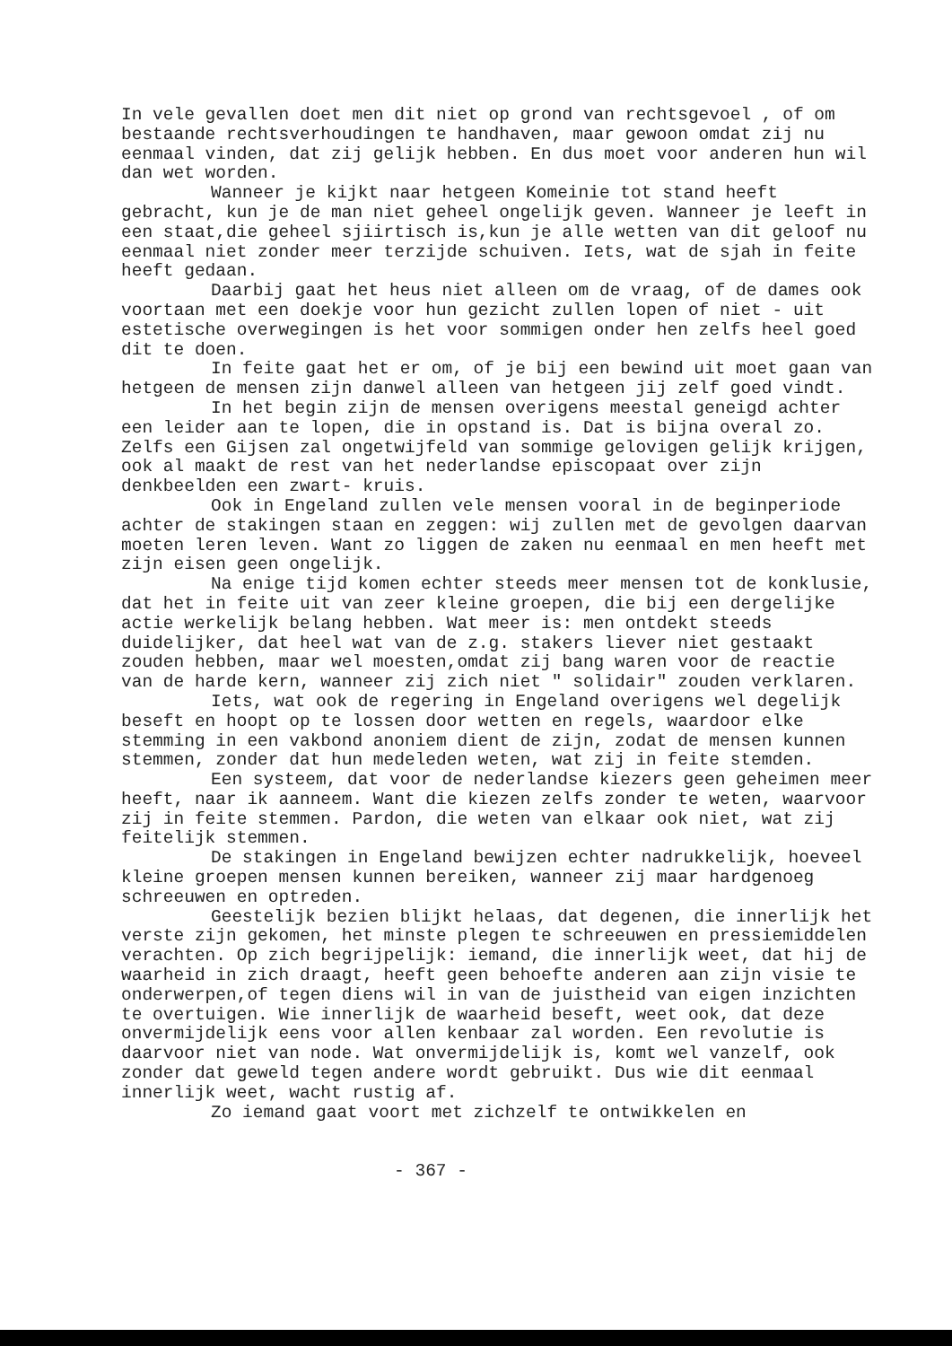In vele gevallen doet men dit niet op grond van rechtsgevoel , of om bestaande rechtsverhoudingen te handhaven, maar gewoon omdat zij nu eenmaal vinden, dat zij gelijk hebben. En dus moet voor anderen hun wil dan wet worden.
Wanneer je kijkt naar hetgeen Komeinie tot stand heeft gebracht, kun je de man niet geheel ongelijk geven. Wanneer je leeft in een staat,die geheel sjiirtisch is,kun je alle wetten van dit geloof nu eenmaal niet zonder meer terzijde schuiven. Iets, wat de sjah in feite heeft gedaan.
Daarbij gaat het heus niet alleen om de vraag, of de dames ook voortaan met een doekje voor hun gezicht zullen lopen of niet - uit estetische overwegingen is het voor sommigen onder hen zelfs heel goed dit te doen.
In feite gaat het er om, of je bij een bewind uit moet gaan van hetgeen de mensen zijn danwel alleen van hetgeen jij zelf goed vindt.
In het begin zijn de mensen overigens meestal geneigd achter een leider aan te lopen, die in opstand is. Dat is bijna overal zo. Zelfs een Gijsen zal ongetwijfeld van sommige gelovigen gelijk krijgen, ook al maakt de rest van het nederlandse episcopaat over zijn denkbeelden een zwart- kruis.
Ook in Engeland zullen vele mensen vooral in de beginperiode achter de stakingen staan en zeggen: wij zullen met de gevolgen daarvan moeten leren leven. Want zo liggen de zaken nu eenmaal en men heeft met zijn eisen geen ongelijk.
Na enige tijd komen echter steeds meer mensen tot de konklusie, dat het in feite uit van zeer kleine groepen, die bij een dergelijke actie werkelijk belang hebben. Wat meer is: men ontdekt steeds duidelijker, dat heel wat van de z.g. stakers liever niet gestaakt zouden hebben, maar wel moesten,omdat zij bang waren voor de reactie van de harde kern, wanneer zij zich niet " solidair" zouden verklaren.
Iets, wat ook de regering in Engeland overigens wel degelijk beseft en hoopt op te lossen door wetten en regels, waardoor elke stemming in een vakbond anoniem dient de zijn, zodat de mensen kunnen stemmen, zonder dat hun medeleden weten, wat zij in feite stemden.
Een systeem, dat voor de nederlandse kiezers geen geheimen meer heeft, naar ik aanneem. Want die kiezen zelfs zonder te weten, waarvoor zij in feite stemmen. Pardon, die weten van elkaar ook niet, wat zij feitelijk stemmen.
De stakingen in Engeland bewijzen echter nadrukkelijk, hoeveel kleine groepen mensen kunnen bereiken, wanneer zij maar hardgenoeg schreeuwen en optreden.
Geestelijk bezien blijkt helaas, dat degenen, die innerlijk het verste zijn gekomen, het minste plegen te schreeuwen en pressiemiddelen verachten. Op zich begrijpelijk: iemand, die innerlijk weet, dat hij de waarheid in zich draagt, heeft geen behoefte anderen aan zijn visie te onderwerpen,of tegen diens wil in van de juistheid van eigen inzichten te overtuigen. Wie innerlijk de waarheid beseft, weet ook, dat deze onvermijdelijk eens voor allen kenbaar zal worden. Een revolutie is daarvoor niet van node. Wat onvermijdelijk is, komt wel vanzelf, ook zonder dat geweld tegen andere wordt gebruikt. Dus wie dit eenmaal innerlijk weet, wacht rustig af.
Zo iemand gaat voort met zichzelf te ontwikkelen en
- 367 -